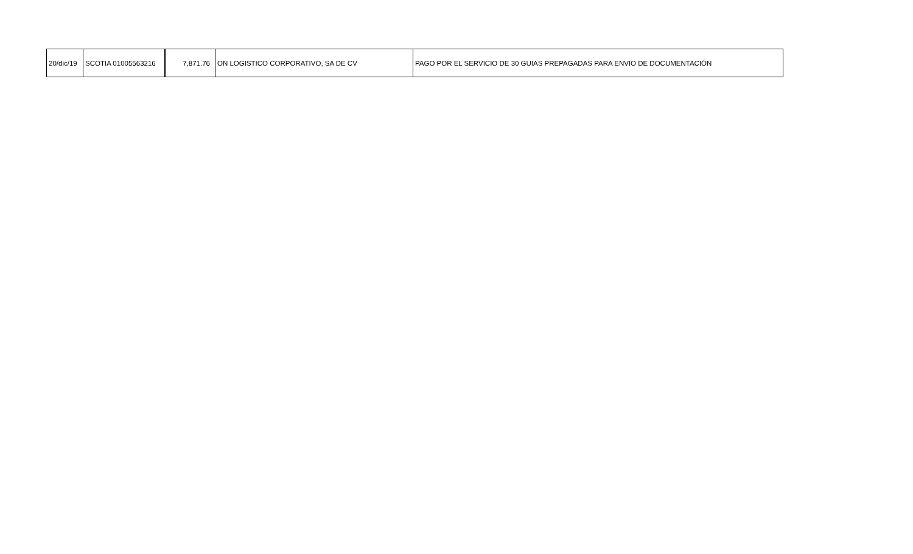| 20/dic/19 | SCOTIA 01005563216 | 7,871.76 | ON LOGISTICO CORPORATIVO, SA DE CV | PAGO POR EL SERVICIO DE 30 GUIAS PREPAGADAS PARA ENVIO DE DOCUMENTACIÓN |